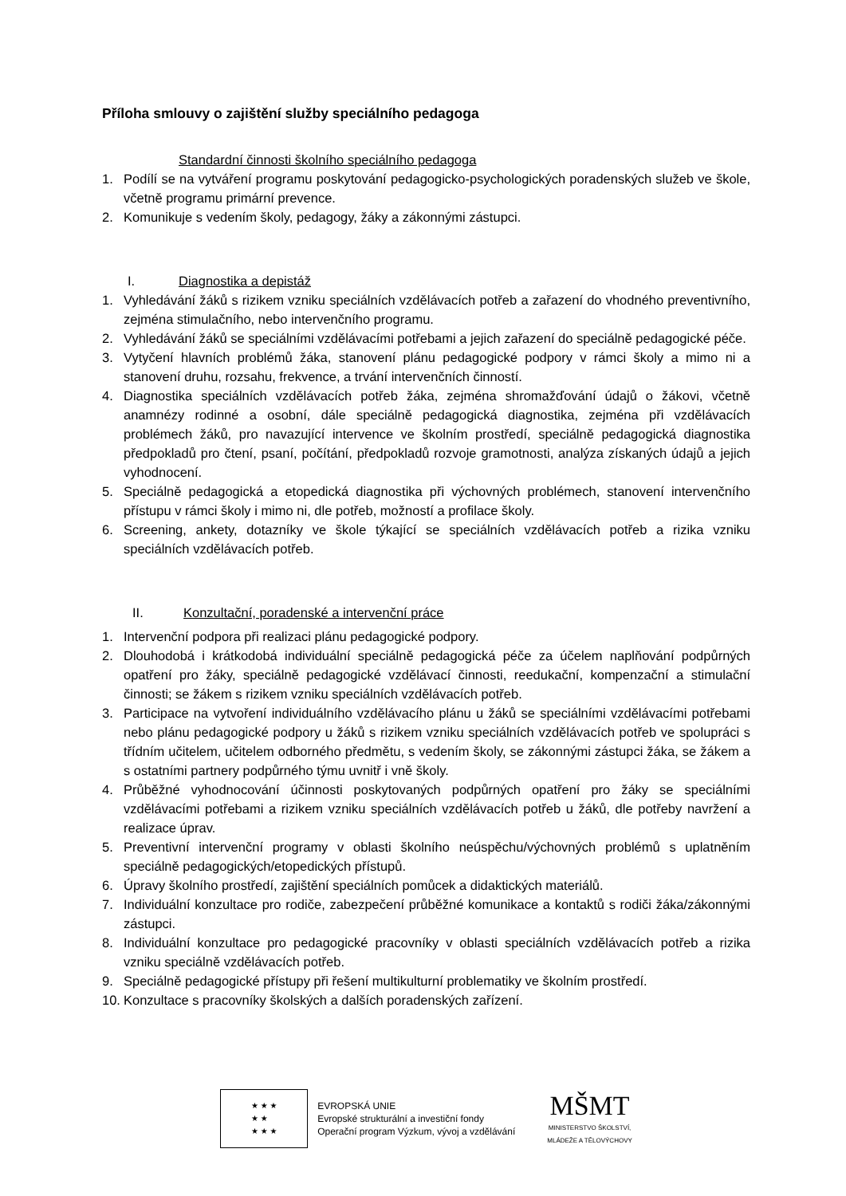Příloha smlouvy o zajištění služby speciálního pedagoga
Standardní činnosti školního speciálního pedagoga
1. Podílí se na vytváření programu poskytování pedagogicko-psychologických poradenských služeb ve škole, včetně programu primární prevence.
2. Komunikuje s vedením školy, pedagogy, žáky a zákonnými zástupci.
I. Diagnostika a depistáž
1. Vyhledávání žáků s rizikem vzniku speciálních vzdělávacích potřeb a zařazení do vhodného preventivního, zejména stimulačního, nebo intervenčního programu.
2. Vyhledávání žáků se speciálními vzdělávacími potřebami a jejich zařazení do speciálně pedagogické péče.
3. Vytyčení hlavních problémů žáka, stanovení plánu pedagogické podpory v rámci školy a mimo ni a stanovení druhu, rozsahu, frekvence, a trvání intervenčních činností.
4. Diagnostika speciálních vzdělávacích potřeb žáka, zejména shromažďování údajů o žákovi, včetně anamnézy rodinné a osobní, dále speciálně pedagogická diagnostika, zejména při vzdělávacích problémech žáků, pro navazující intervence ve školním prostředí, speciálně pedagogická diagnostika předpokladů pro čtení, psaní, počítání, předpokladů rozvoje gramotnosti, analýza získaných údajů a jejich vyhodnocení.
5. Speciálně pedagogická a etopedická diagnostika při výchovných problémech, stanovení intervenčního přístupu v rámci školy i mimo ni, dle potřeb, možností a profilace školy.
6. Screening, ankety, dotazníky ve škole týkající se speciálních vzdělávacích potřeb a rizika vzniku speciálních vzdělávacích potřeb.
II. Konzultační, poradenské a intervenční práce
1. Intervenční podpora při realizaci plánu pedagogické podpory.
2. Dlouhodobá i krátkodobá individuální speciálně pedagogická péče za účelem naplňování podpůrných opatření pro žáky, speciálně pedagogické vzdělávací činnosti, reedukační, kompenzační a stimulační činnosti; se žákem s rizikem vzniku speciálních vzdělávacích potřeb.
3. Participace na vytvoření individuálního vzdělávacího plánu u žáků se speciálními vzdělávacími potřebami nebo plánu pedagogické podpory u žáků s rizikem vzniku speciálních vzdělávacích potřeb ve spolupráci s třídním učitelem, učitelem odborného předmětu, s vedením školy, se zákonnými zástupci žáka, se žákem a s ostatními partnery podpůrného týmu uvnitř i vně školy.
4. Průběžné vyhodnocování účinnosti poskytovaných podpůrných opatření pro žáky se speciálními vzdělávacími potřebami a rizikem vzniku speciálních vzdělávacích potřeb u žáků, dle potřeby navržení a realizace úprav.
5. Preventivní intervenční programy v oblasti školního neúspěchu/výchovných problémů s uplatněním speciálně pedagogických/etopedických přístupů.
6. Úpravy školního prostředí, zajištění speciálních pomůcek a didaktických materiálů.
7. Individuální konzultace pro rodiče, zabezpečení průběžné komunikace a kontaktů s rodiči žáka/zákonnými zástupci.
8. Individuální konzultace pro pedagogické pracovníky v oblasti speciálních vzdělávacích potřeb a rizika vzniku speciálně vzdělávacích potřeb.
9. Speciálně pedagogické přístupy při řešení multikulturní problematiky ve školním prostředí.
10. Konzultace s pracovníky školských a dalších poradenských zařízení.
★ ★ ★
★ ★
★ ★ ★
EVROPSKÁ UNIE
Evropské strukturální a investiční fondy
Operační program Výzkum, vývoj a vzdělávání
MŠMT
MINISTERSTVO ŠKOLSTVÍ,
MLÁDEŽE A TĚLOVÝCHOVY